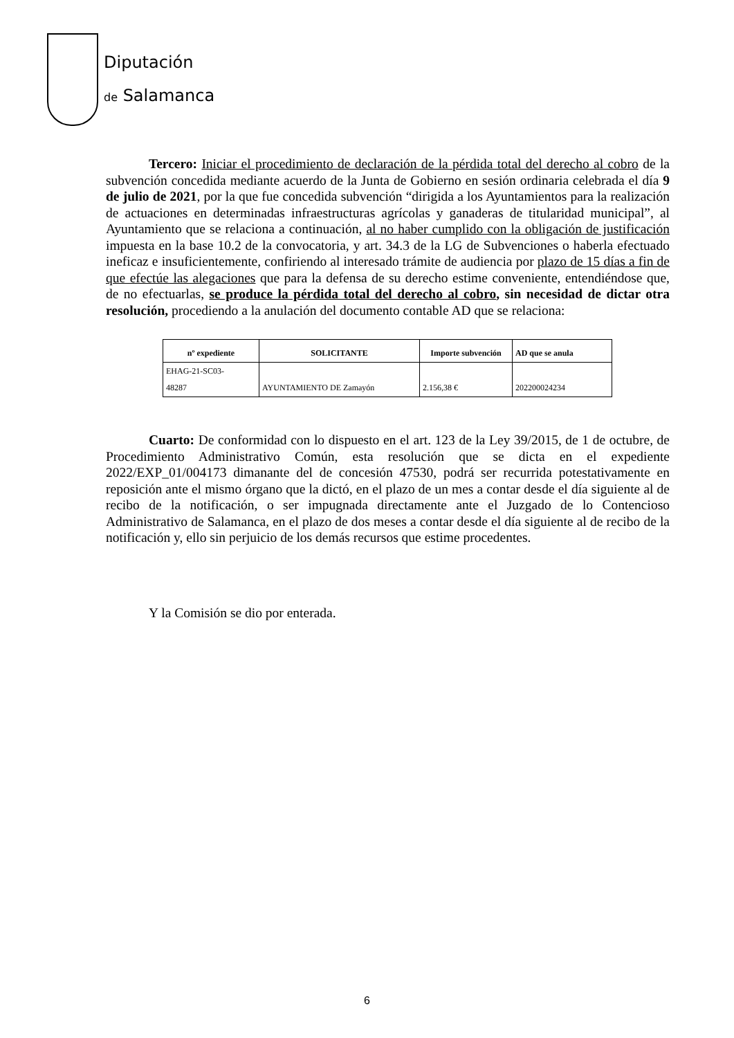Diputación
de Salamanca
Tercero: Iniciar el procedimiento de declaración de la pérdida total del derecho al cobro de la subvención concedida mediante acuerdo de la Junta de Gobierno en sesión ordinaria celebrada el día 9 de julio de 2021, por la que fue concedida subvención “dirigida a los Ayuntamientos para la realización de actuaciones en determinadas infraestructuras agrícolas y ganaderas de titularidad municipal”, al Ayuntamiento que se relaciona a continuación, al no haber cumplido con la obligación de justificación impuesta en la base 10.2 de la convocatoria, y art. 34.3 de la LG de Subvenciones o haberla efectuado ineficaz e insuficientemente, confiriendo al interesado trámite de audiencia por plazo de 15 días a fin de que efectúe las alegaciones que para la defensa de su derecho estime conveniente, entendiéndose que, de no efectuarlas, se produce la pérdida total del derecho al cobro, sin necesidad de dictar otra resolución, procediendo a la anulación del documento contable AD que se relaciona:
| nº expediente | SOLICITANTE | Importe subvención | AD que se anula |
| --- | --- | --- | --- |
| EHAG-21-SC03- 48287 | AYUNTAMIENTO DE Zamayón | 2.156,38 € | 202200024234 |
Cuarto: De conformidad con lo dispuesto en el art. 123 de la Ley 39/2015, de 1 de octubre, de Procedimiento Administrativo Común, esta resolución que se dicta en el expediente 2022/EXP_01/004173 dimanante del de concesión 47530, podrá ser recurrida potestativamente en reposición ante el mismo órgano que la dictó, en el plazo de un mes a contar desde el día siguiente al de recibo de la notificación, o ser impugnada directamente ante el Juzgado de lo Contencioso Administrativo de Salamanca, en el plazo de dos meses a contar desde el día siguiente al de recibo de la notificación y, ello sin perjuicio de los demás recursos que estime procedentes.
Y la Comisión se dio por enterada.
6